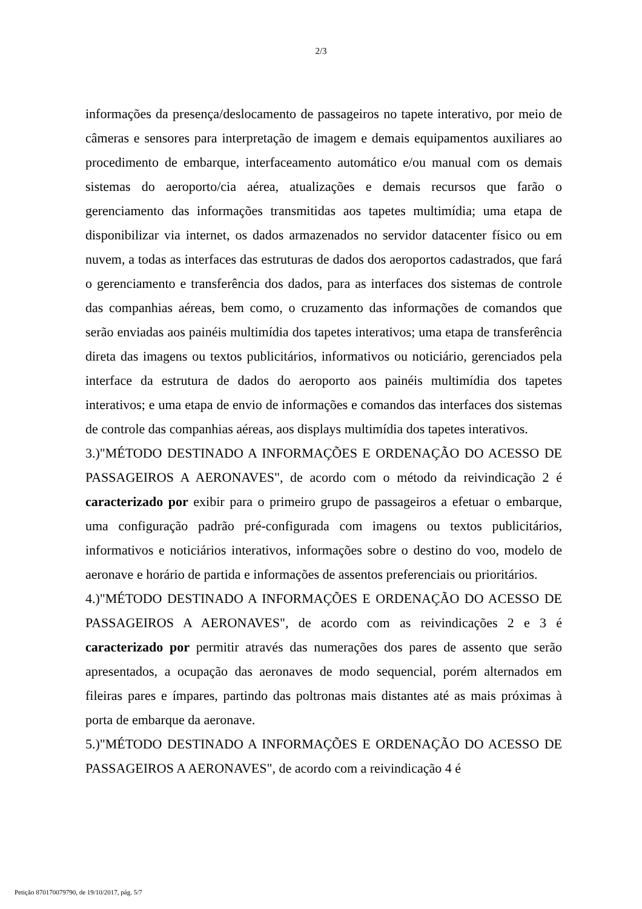2/3
informações da presença/deslocamento de passageiros no tapete interativo, por meio de câmeras e sensores para interpretação de imagem e demais equipamentos auxiliares ao procedimento de embarque, interfaceamento automático e/ou manual com os demais sistemas do aeroporto/cia aérea, atualizações e demais recursos que farão o gerenciamento das informações transmitidas aos tapetes multimídia; uma etapa de disponibilizar via internet, os dados armazenados no servidor datacenter físico ou em nuvem, a todas as interfaces das estruturas de dados dos aeroportos cadastrados, que fará o gerenciamento e transferência dos dados, para as interfaces dos sistemas de controle das companhias aéreas, bem como, o cruzamento das informações de comandos que serão enviadas aos painéis multimídia dos tapetes interativos; uma etapa de transferência direta das imagens ou textos publicitários, informativos ou noticiário, gerenciados pela interface da estrutura de dados do aeroporto aos painéis multimídia dos tapetes interativos; e uma etapa de envio de informações e comandos das interfaces dos sistemas de controle das companhias aéreas, aos displays multimídia dos tapetes interativos.
3.)"MÉTODO DESTINADO A INFORMAÇÕES E ORDENAÇÃO DO ACESSO DE PASSAGEIROS A AERONAVES", de acordo com o método da reivindicação 2 é caracterizado por exibir para o primeiro grupo de passageiros a efetuar o embarque, uma configuração padrão pré-configurada com imagens ou textos publicitários, informativos e noticiários interativos, informações sobre o destino do voo, modelo de aeronave e horário de partida e informações de assentos preferenciais ou prioritários.
4.)"MÉTODO DESTINADO A INFORMAÇÕES E ORDENAÇÃO DO ACESSO DE PASSAGEIROS A AERONAVES", de acordo com as reivindicações 2 e 3 é caracterizado por permitir através das numerações dos pares de assento que serão apresentados, a ocupação das aeronaves de modo sequencial, porém alternados em fileiras pares e ímpares, partindo das poltronas mais distantes até as mais próximas à porta de embarque da aeronave.
5.)"MÉTODO DESTINADO A INFORMAÇÕES E ORDENAÇÃO DO ACESSO DE PASSAGEIROS A AERONAVES", de acordo com a reivindicação 4 é
Petição 870170079790, de 19/10/2017, pág. 5/7